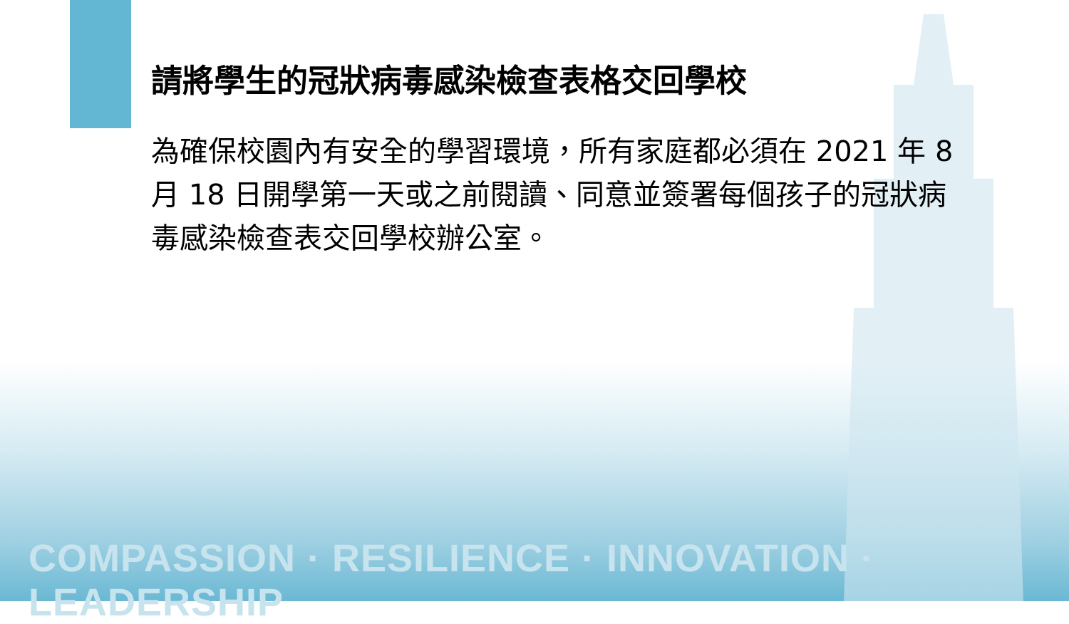請將學生的冠狀病毒感染檢查表格交回學校
為確保校園內有安全的學習環境，所有家庭都必須在 2021 年 8 月 18 日開學第一天或之前閱讀、同意並簽署每個孩子的冠狀病毒感染檢查表交回學校辦公室。
COMPASSION · RESILIENCE · INNOVATION · LEADERSHIP